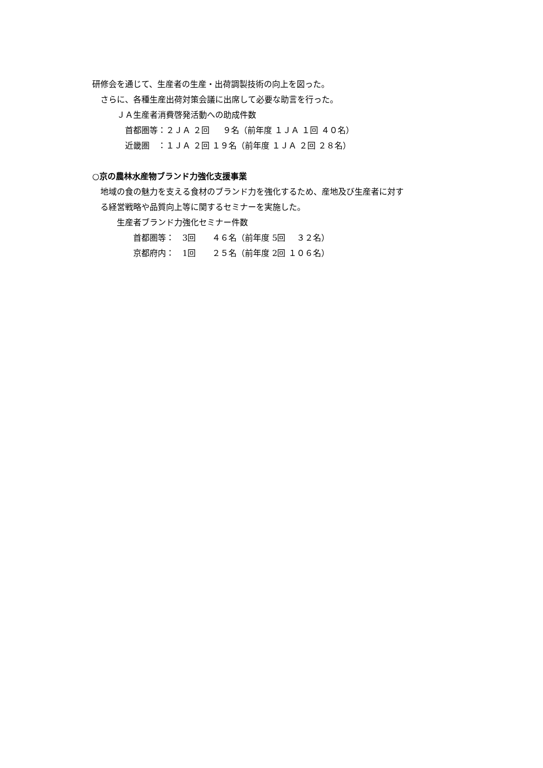研修会を通じて、生産者の生産・出荷調製技術の向上を図った。
　さらに、各種生産出荷対策会議に出席して必要な助言を行った。
　　　ＪＡ生産者消費啓発活動への助成件数
　　　　首都圏等：２ＪＡ ２回 　 ９名（前年度 １ＪＡ １回 ４０名）
　　　　近畿圏　：１ＪＡ ２回 １９名（前年度 １ＪＡ ２回 ２８名）
○京の農林水産物ブランド力強化支援事業
　地域の食の魅力を支える食材のブランド力を強化するため、産地及び生産者に対す
　る経営戦略や品質向上等に関するセミナーを実施した。
　　　生産者ブランド力強化セミナー件数
　　　　　首都圏等：　3回　　４６名（前年度 5回 　３２名）
　　　　　京都府内：　1回　　２５名（前年度 2回 １０６名）